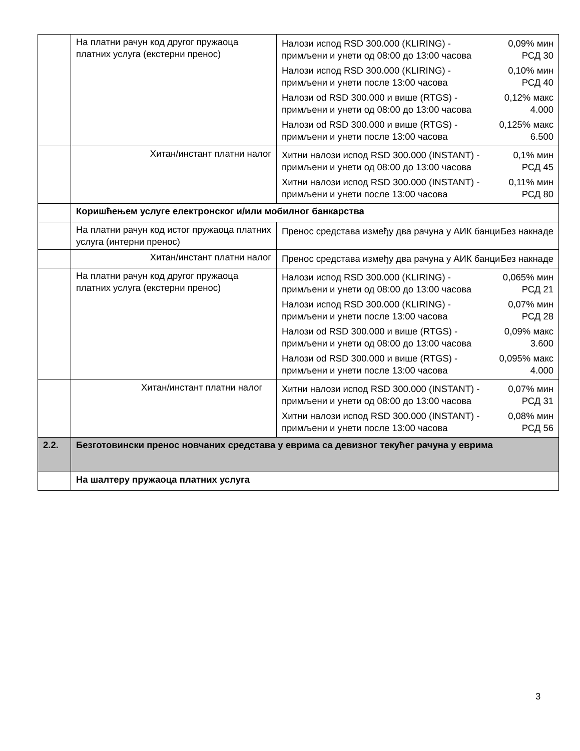| | На платни рачун код другог пружаоца платних услуга (екстерни пренос) | / Налози испод RSD 300.000 (KLIRING) - примљени и унети од 08:00 до 13:00 часова / 0,09% мин РСД 30 / / Налози испод RSD 300.000 (KLIRING) - примљени и унети после 13:00 часова / 0,10% мин РСД 40 / / Налози od RSD 300.000 и више (RTGS) - примљени и унети од 08:00 до 13:00 часова / 0,12% макс 4.000 / / Налози od RSD 300.000 и више (RTGS) - примљени и унети после 13:00 часова / 0,125% макс 6.500 / |
| | Хитан/инстант платни налог | / Хитни налози испод RSD 300.000 (INSTANT) - примљени и унети од 08:00 до 13:00 часова / 0,1% мин РСД 45 / / Хитни налози испод RSD 300.000 (INSTANT) - примљени и унети после 13:00 часова / 0,11% мин РСД 80 / |
| | Коришћењем услуге електронског и/или мобилног банкарства | |
| | На платни рачун код истог пружаоца платних услуга (интерни пренос) | / Пренос средстава између два рачуна у АИК банци / Без накнаде / |
| | Хитан/инстант платни налог | / Пренос средстава између два рачуна у АИК банци / Без накнаде / |
| | На платни рачун код другог пружаоца платних услуга (екстерни пренос) | / Налози испод RSD 300.000 (KLIRING) - примљени и унети од 08:00 до 13:00 часова / 0,065% мин РСД 21 / / Налози испод RSD 300.000 (KLIRING) - примљени и унети после 13:00 часова / 0,07% мин РСД 28 / / Налози od RSD 300.000 и више (RTGS) - примљени и унети од 08:00 до 13:00 часова / 0,09% макс 3.600 / / Налози od RSD 300.000 и више (RTGS) - примљени и унети после 13:00 часова / 0,095% макс 4.000 / |
| | Хитан/инстант платни налог | / Хитни налози испод RSD 300.000 (INSTANT) - примљени и унети од 08:00 до 13:00 часова / 0,07% мин РСД 31 / / Хитни налози испод RSD 300.000 (INSTANT) - примљени и унети после 13:00 часова / 0,08% мин РСД 56 / |
| 2.2. | Безготовински пренос новчаних средстава у еврима са девизног текућег рачуна у еврима | |
| | На шалтеру пружаоца платних услуга | |
3